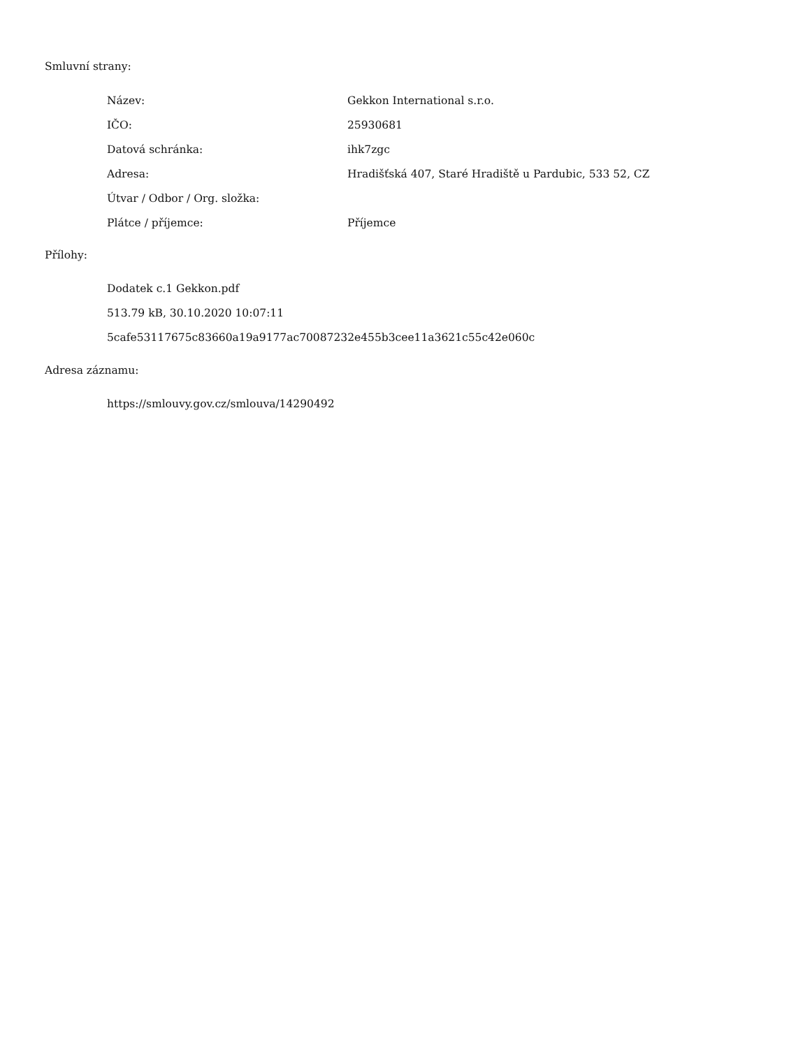Smluvní strany:
| Název: | Gekkon International s.r.o. |
| IČO: | 25930681 |
| Datová schránka: | ihk7zgc |
| Adresa: | Hradišťská 407, Staré Hradiště u Pardubic, 533 52, CZ |
| Útvar / Odbor / Org. složka: | |
| Plátce / příjemce: | Příjemce |
Přílohy:
Dodatek c.1 Gekkon.pdf
513.79 kB, 30.10.2020 10:07:11
5cafe53117675c83660a19a9177ac70087232e455b3cee11a3621c55c42e060c
Adresa záznamu:
https://smlouvy.gov.cz/smlouva/14290492